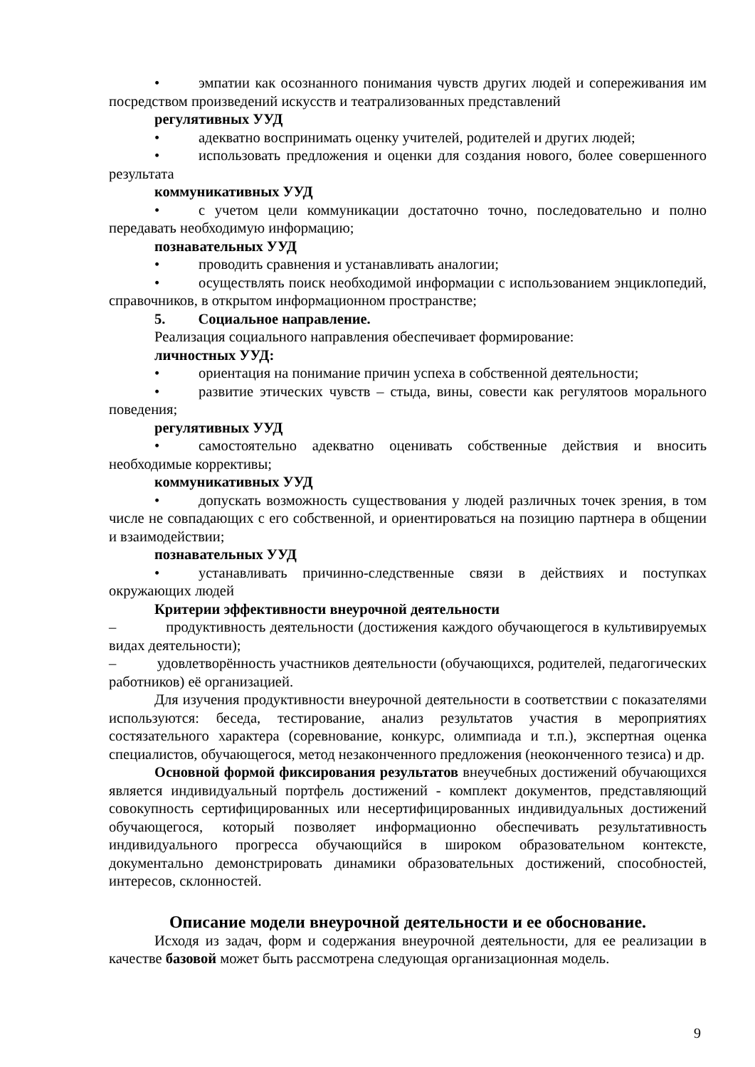• эмпатии как осознанного понимания чувств других людей и сопереживания им посредством произведений искусств и театрализованных представлений
регулятивных УУД
• адекватно воспринимать оценку учителей, родителей и других людей;
• использовать предложения и оценки для создания нового, более совершенного результата
коммуникативных УУД
• с учетом цели коммуникации достаточно точно, последовательно и полно передавать необходимую информацию;
познавательных УУД
• проводить сравнения и устанавливать аналогии;
• осуществлять поиск необходимой информации с использованием энциклопедий, справочников, в открытом информационном пространстве;
5. Социальное направление.
Реализация социального направления обеспечивает формирование:
личностных УУД:
• ориентация на понимание причин успеха в собственной деятельности;
• развитие этических чувств – стыда, вины, совести как регулятоов морального поведения;
регулятивных УУД
• самостоятельно адекватно оценивать собственные действия и вносить необходимые коррективы;
коммуникативных УУД
• допускать возможность существования у людей различных точек зрения, в том числе не совпадающих с его собственной, и ориентироваться на позицию партнера в общении и взаимодействии;
познавательных УУД
• устанавливать причинно-следственные связи в действиях и поступках окружающих людей
Критерии эффективности внеурочной деятельности
– продуктивность деятельности (достижения каждого обучающегося в культивируемых видах деятельности);
– удовлетворённость участников деятельности (обучающихся, родителей, педагогических работников) её организацией.
Для изучения продуктивности внеурочной деятельности в соответствии с показателями используются: беседа, тестирование, анализ результатов участия в мероприятиях состязательного характера (соревнование, конкурс, олимпиада и т.п.), экспертная оценка специалистов, обучающегося, метод незаконченного предложения (неоконченного тезиса) и др.
Основной формой фиксирования результатов внеучебных достижений обучающихся является индивидуальный портфель достижений - комплект документов, представляющий совокупность сертифицированных или несертифицированных индивидуальных достижений обучающегося, который позволяет информационно обеспечивать результативность индивидуального прогресса обучающийся в широком образовательном контексте, документально демонстрировать динамики образовательных достижений, способностей, интересов, склонностей.
Описание модели внеурочной деятельности и ее обоснование.
Исходя из задач, форм и содержания внеурочной деятельности, для ее реализации в качестве базовой может быть рассмотрена следующая организационная модель.
9